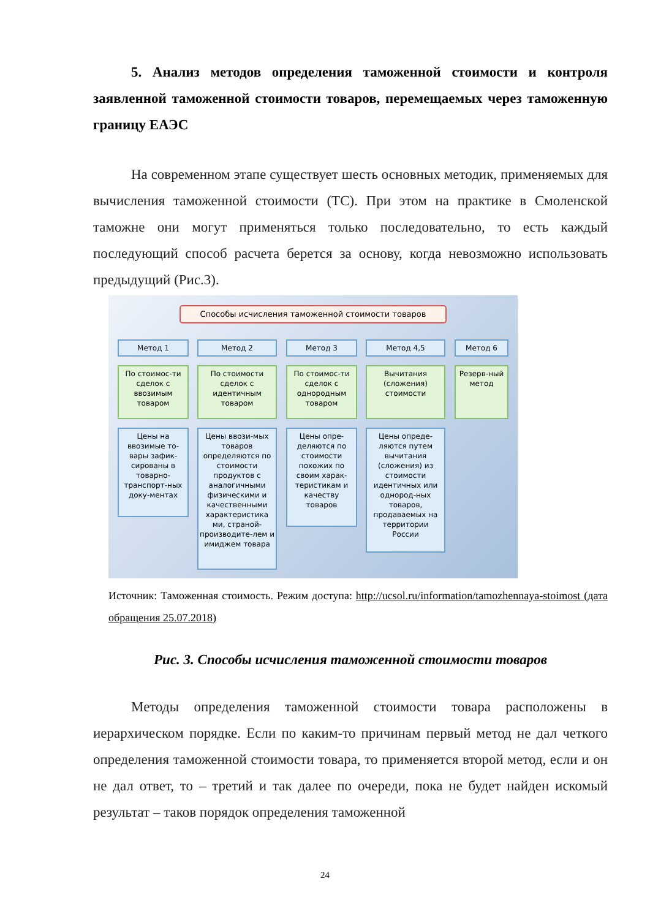5. Анализ методов определения таможенной стоимости и контроля заявленной таможенной стоимости товаров, перемещаемых через таможенную границу ЕАЭС
На современном этапе существует шесть основных методик, применяемых для вычисления таможенной стоимости (ТС). При этом на практике в Смоленской таможне они могут применяться только последовательно, то есть каждый последующий способ расчета берется за основу, когда невозможно использовать предыдущий (Рис.3).
Способы исчисления таможенной стоимости товаров
Метод 1
По стоимос-ти сделок с ввозимым товаром
Цены на ввозимые то-вары зафик-сированы в товарно-транспорт-ных доку-ментах
Метод 2
По стоимости сделок с идентичным товаром
Цены ввози-мых товаров определяются по стоимости продуктов с аналогичными физическими и качественными характеристика ми, страной-производите-лем и имиджем товара
Метод 3
По стоимос-ти сделок с однородным товаром
Цены опре-деляются по стоимости похожих по своим харак-теристикам и качеству товаров
Метод 4,5
Вычитания (сложения) стоимости
Цены опреде-ляются путем вычитания (сложения) из стоимости идентичных или однород-ных товаров, продаваемых на территории России
Метод 6
Резерв-ный метод
Источник: Таможенная стоимость. Режим доступа: http://ucsol.ru/information/tamozhennaya-stoimost (дата обращения 25.07.2018)
Рис. 3. Способы исчисления таможенной стоимости товаров
Методы определения таможенной стоимости товара расположены в иерархическом порядке. Если по каким-то причинам первый метод не дал четкого определения таможенной стоимости товара, то применяется второй метод, если и он не дал ответ, то – третий и так далее по очереди, пока не будет найден искомый результат – таков порядок определения таможенной
24